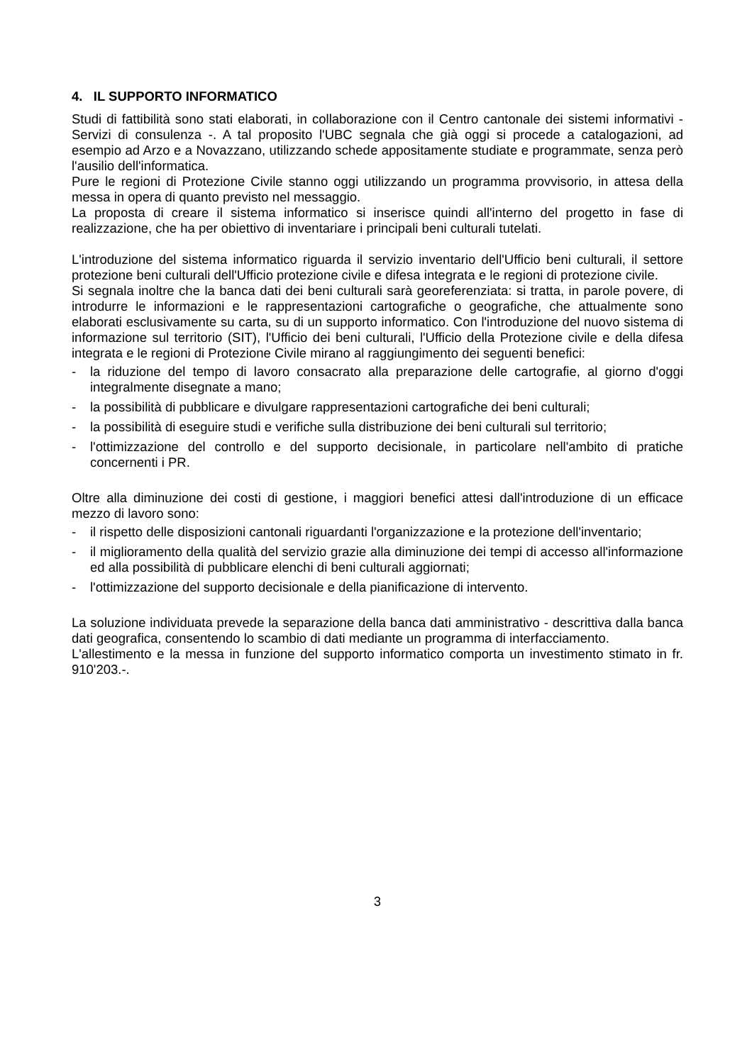4. IL SUPPORTO INFORMATICO
Studi di fattibilità sono stati elaborati, in collaborazione con il Centro cantonale dei sistemi informativi - Servizi di consulenza -. A tal proposito l'UBC segnala che già oggi si procede a catalogazioni, ad esempio ad Arzo e a Novazzano, utilizzando schede appositamente studiate e programmate, senza però l'ausilio dell'informatica.
Pure le regioni di Protezione Civile stanno oggi utilizzando un programma provvisorio, in attesa della messa in opera di quanto previsto nel messaggio.
La proposta di creare il sistema informatico si inserisce quindi all'interno del progetto in fase di realizzazione, che ha per obiettivo di inventariare i principali beni culturali tutelati.
L'introduzione del sistema informatico riguarda il servizio inventario dell'Ufficio beni culturali, il settore protezione beni culturali dell'Ufficio protezione civile e difesa integrata e le regioni di protezione civile.
Si segnala inoltre che la banca dati dei beni culturali sarà georeferenziata: si tratta, in parole povere, di introdurre le informazioni e le rappresentazioni cartografiche o geografiche, che attualmente sono elaborati esclusivamente su carta, su di un supporto informatico. Con l'introduzione del nuovo sistema di informazione sul territorio (SIT), l'Ufficio dei beni culturali, l'Ufficio della Protezione civile e della difesa integrata e le regioni di Protezione Civile mirano al raggiungimento dei seguenti benefici:
- la riduzione del tempo di lavoro consacrato alla preparazione delle cartografie, al giorno d'oggi integralmente disegnate a mano;
- la possibilità di pubblicare e divulgare rappresentazioni cartografiche dei beni culturali;
- la possibilità di eseguire studi e verifiche sulla distribuzione dei beni culturali sul territorio;
- l'ottimizzazione del controllo e del supporto decisionale, in particolare nell'ambito di pratiche concernenti i PR.
Oltre alla diminuzione dei costi di gestione, i maggiori benefici attesi dall'introduzione di un efficace mezzo di lavoro sono:
- il rispetto delle disposizioni cantonali riguardanti l'organizzazione e la protezione dell'inventario;
- il miglioramento della qualità del servizio grazie alla diminuzione dei tempi di accesso all'informazione ed alla possibilità di pubblicare elenchi di beni culturali aggiornati;
- l'ottimizzazione del supporto decisionale e della pianificazione di intervento.
La soluzione individuata prevede la separazione della banca dati amministrativo - descrittiva dalla banca dati geografica, consentendo lo scambio di dati mediante un programma di interfacciamento.
L'allestimento e la messa in funzione del supporto informatico comporta un investimento stimato in fr. 910'203.-.
3